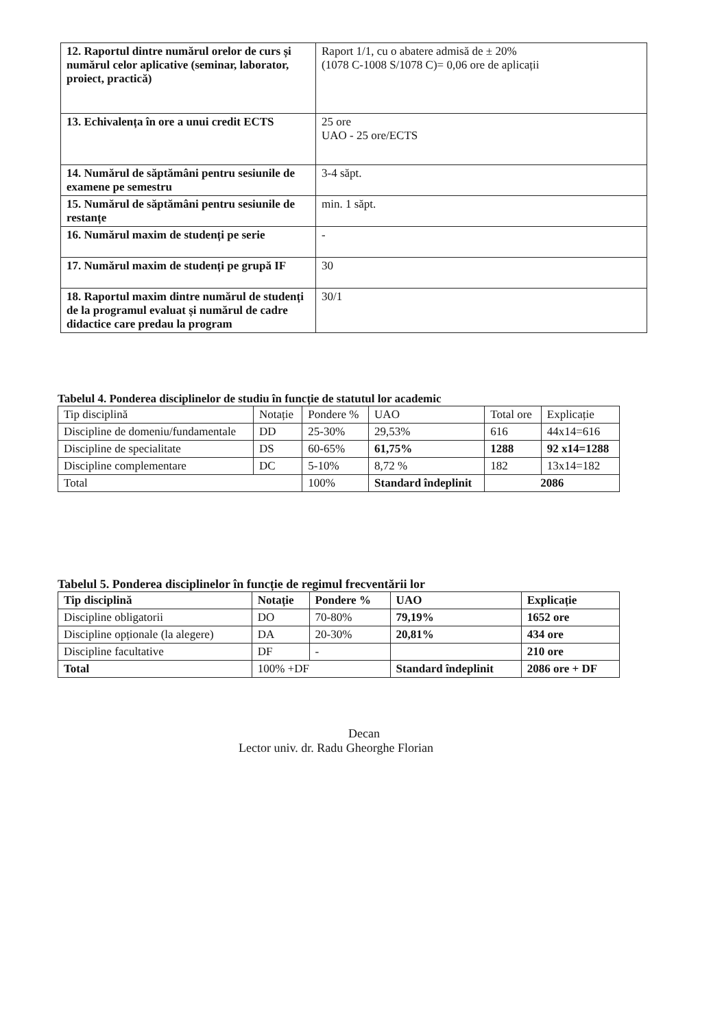| 12. Raportul dintre numărul orelor de curs și numărul celor aplicative (seminar, laborator, proiect, practică) | Raport 1/1, cu o abatere admisă de ± 20% (1078 C-1008 S/1078 C)= 0,06 ore de aplicații |
| 13. Echivalența în ore a unui credit ECTS | 25 ore UAO - 25 ore/ECTS |
| 14. Numărul de săptămâni pentru sesiunile de examene pe semestru | 3-4 săpt. |
| 15. Numărul de săptămâni pentru sesiunile de restanțe | min. 1 săpt. |
| 16. Numărul maxim de studenți pe serie | - |
| 17. Numărul maxim de studenți pe grupă IF | 30 |
| 18. Raportul maxim dintre numărul de studenți de la programul evaluat și numărul de cadre didactice care predau la program | 30/1 |
Tabelul 4. Ponderea disciplinelor de studiu în funcție de statutul lor academic
| Tip disciplină | Notație | Pondere % | UAO | Total ore | Explicație |
| --- | --- | --- | --- | --- | --- |
| Discipline de domeniu/fundamentale | DD | 25-30% | 29,53% | 616 | 44x14=616 |
| Discipline de specialitate | DS | 60-65% | 61,75% | 1288 | 92 x14=1288 |
| Discipline complementare | DC | 5-10% | 8,72 % | 182 | 13x14=182 |
| Total | | 100% | Standard îndeplinit | 2086 | |
Tabelul 5. Ponderea disciplinelor în funcție de regimul frecventării lor
| Tip disciplină | Notație | Pondere % | UAO | Explicație |
| --- | --- | --- | --- | --- |
| Discipline obligatorii | DO | 70-80% | 79,19% | 1652 ore |
| Discipline opționale (la alegere) | DA | 20-30% | 20,81% | 434 ore |
| Discipline facultative | DF | - | | 210 ore |
| Total | 100% +DF | | Standard îndeplinit | 2086 ore + DF |
Decan
Lector univ. dr. Radu Gheorghe Florian